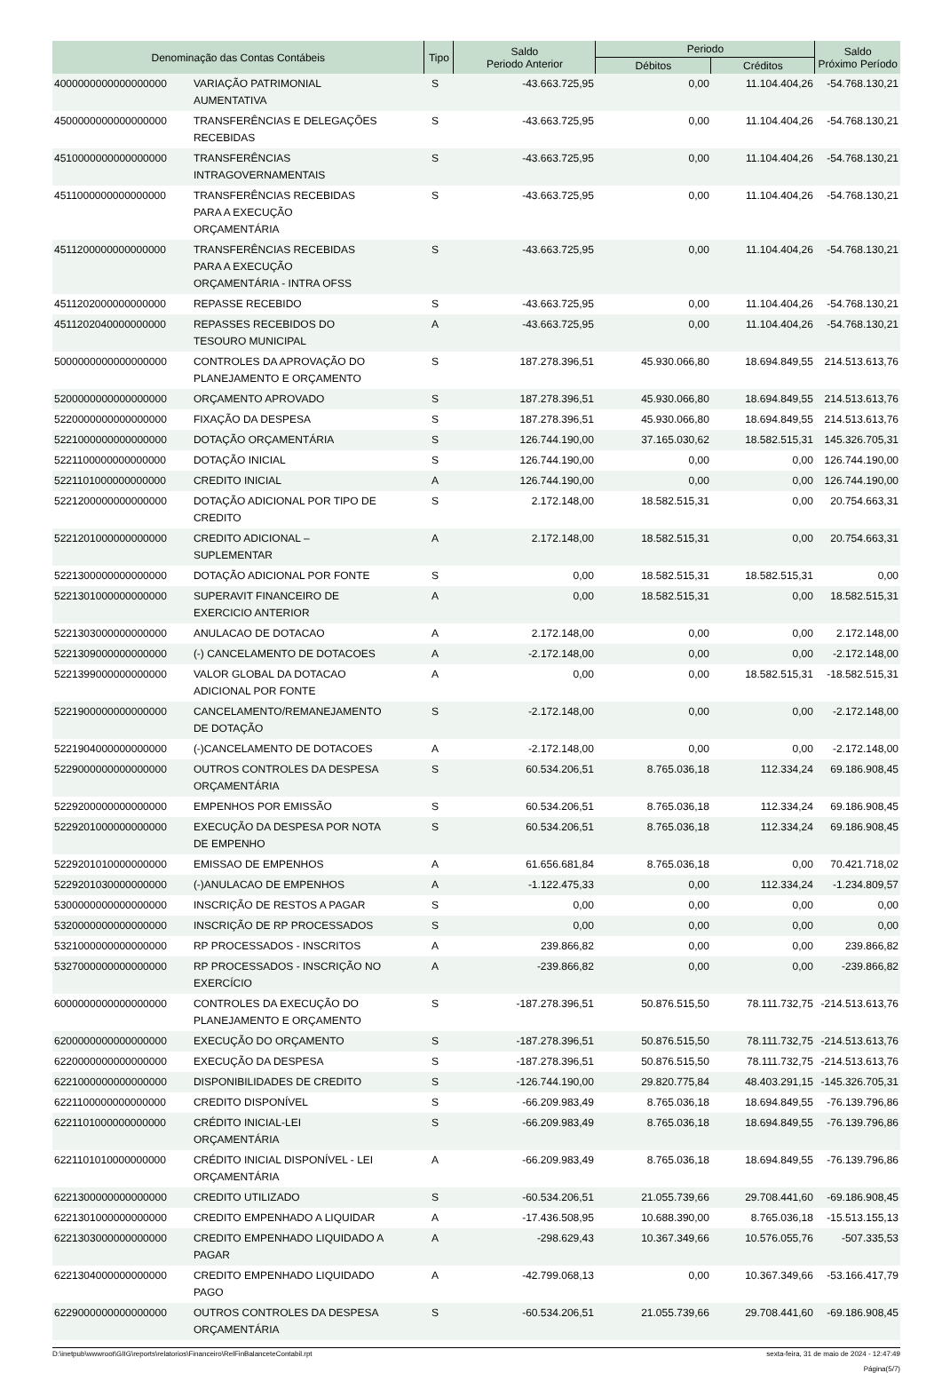| Denominação das Contas Contábeis | | Tipo | Saldo Periodo Anterior | Periodo | | Saldo Próximo Período |
| --- | --- | --- | --- | --- | --- | --- |
| | | | | Débitos | Créditos | |
| 4000000000000000000 | VARIAÇÃO PATRIMONIAL AUMENTATIVA | S | -43.663.725,95 | 0,00 | 11.104.404,26 | -54.768.130,21 |
| 4500000000000000000 | TRANSFERÊNCIAS E DELEGAÇÕES RECEBIDAS | S | -43.663.725,95 | 0,00 | 11.104.404,26 | -54.768.130,21 |
| 4510000000000000000 | TRANSFERÊNCIAS INTRAGOVERNAMENTAIS | S | -43.663.725,95 | 0,00 | 11.104.404,26 | -54.768.130,21 |
| 4511000000000000000 | TRANSFERÊNCIAS RECEBIDAS PARA A EXECUÇÃO ORÇAMENTÁRIA | S | -43.663.725,95 | 0,00 | 11.104.404,26 | -54.768.130,21 |
| 4511200000000000000 | TRANSFERÊNCIAS RECEBIDAS PARA A EXECUÇÃO ORÇAMENTÁRIA - INTRA OFSS | S | -43.663.725,95 | 0,00 | 11.104.404,26 | -54.768.130,21 |
| 4511202000000000000 | REPASSE RECEBIDO | S | -43.663.725,95 | 0,00 | 11.104.404,26 | -54.768.130,21 |
| 4511202040000000000 | REPASSES RECEBIDOS DO TESOURO MUNICIPAL | A | -43.663.725,95 | 0,00 | 11.104.404,26 | -54.768.130,21 |
| 5000000000000000000 | CONTROLES DA APROVAÇÃO DO PLANEJAMENTO E ORÇAMENTO | S | 187.278.396,51 | 45.930.066,80 | 18.694.849,55 | 214.513.613,76 |
| 5200000000000000000 | ORÇAMENTO APROVADO | S | 187.278.396,51 | 45.930.066,80 | 18.694.849,55 | 214.513.613,76 |
| 5220000000000000000 | FIXAÇÃO DA DESPESA | S | 187.278.396,51 | 45.930.066,80 | 18.694.849,55 | 214.513.613,76 |
| 5221000000000000000 | DOTAÇÃO ORÇAMENTÁRIA | S | 126.744.190,00 | 37.165.030,62 | 18.582.515,31 | 145.326.705,31 |
| 5221100000000000000 | DOTAÇÃO INICIAL | S | 126.744.190,00 | 0,00 | 0,00 | 126.744.190,00 |
| 5221101000000000000 | CREDITO INICIAL | A | 126.744.190,00 | 0,00 | 0,00 | 126.744.190,00 |
| 5221200000000000000 | DOTAÇÃO ADICIONAL POR TIPO DE CREDITO | S | 2.172.148,00 | 18.582.515,31 | 0,00 | 20.754.663,31 |
| 5221201000000000000 | CREDITO ADICIONAL – SUPLEMENTAR | A | 2.172.148,00 | 18.582.515,31 | 0,00 | 20.754.663,31 |
| 5221300000000000000 | DOTAÇÃO ADICIONAL POR FONTE | S | 0,00 | 18.582.515,31 | 18.582.515,31 | 0,00 |
| 5221301000000000000 | SUPERAVIT FINANCEIRO DE EXERCICIO ANTERIOR | A | 0,00 | 18.582.515,31 | 0,00 | 18.582.515,31 |
| 5221303000000000000 | ANULACAO DE DOTACAO | A | 2.172.148,00 | 0,00 | 0,00 | 2.172.148,00 |
| 5221309000000000000 | (-) CANCELAMENTO DE DOTACOES | A | -2.172.148,00 | 0,00 | 0,00 | -2.172.148,00 |
| 5221399000000000000 | VALOR GLOBAL DA DOTACAO ADICIONAL POR FONTE | A | 0,00 | 0,00 | 18.582.515,31 | -18.582.515,31 |
| 5221900000000000000 | CANCELAMENTO/REMANEJAMENTO DE DOTAÇÃO | S | -2.172.148,00 | 0,00 | 0,00 | -2.172.148,00 |
| 5221904000000000000 | (-)CANCELAMENTO DE DOTACOES | A | -2.172.148,00 | 0,00 | 0,00 | -2.172.148,00 |
| 5229000000000000000 | OUTROS CONTROLES DA DESPESA ORÇAMENTÁRIA | S | 60.534.206,51 | 8.765.036,18 | 112.334,24 | 69.186.908,45 |
| 5229200000000000000 | EMPENHOS POR EMISSÃO | S | 60.534.206,51 | 8.765.036,18 | 112.334,24 | 69.186.908,45 |
| 5229201000000000000 | EXECUÇÃO DA DESPESA POR NOTA DE EMPENHO | S | 60.534.206,51 | 8.765.036,18 | 112.334,24 | 69.186.908,45 |
| 5229201010000000000 | EMISSAO DE EMPENHOS | A | 61.656.681,84 | 8.765.036,18 | 0,00 | 70.421.718,02 |
| 5229201030000000000 | (-)ANULACAO DE EMPENHOS | A | -1.122.475,33 | 0,00 | 112.334,24 | -1.234.809,57 |
| 5300000000000000000 | INSCRIÇÃO DE RESTOS A PAGAR | S | 0,00 | 0,00 | 0,00 | 0,00 |
| 5320000000000000000 | INSCRIÇÃO DE RP PROCESSADOS | S | 0,00 | 0,00 | 0,00 | 0,00 |
| 5321000000000000000 | RP PROCESSADOS - INSCRITOS | A | 239.866,82 | 0,00 | 0,00 | 239.866,82 |
| 5327000000000000000 | RP PROCESSADOS - INSCRIÇÃO NO EXERCÍCIO | A | -239.866,82 | 0,00 | 0,00 | -239.866,82 |
| 6000000000000000000 | CONTROLES DA EXECUÇÃO DO PLANEJAMENTO E ORÇAMENTO | S | -187.278.396,51 | 50.876.515,50 | 78.111.732,75 | -214.513.613,76 |
| 6200000000000000000 | EXECUÇÃO DO ORÇAMENTO | S | -187.278.396,51 | 50.876.515,50 | 78.111.732,75 | -214.513.613,76 |
| 6220000000000000000 | EXECUÇÃO DA DESPESA | S | -187.278.396,51 | 50.876.515,50 | 78.111.732,75 | -214.513.613,76 |
| 6221000000000000000 | DISPONIBILIDADES DE CREDITO | S | -126.744.190,00 | 29.820.775,84 | 48.403.291,15 | -145.326.705,31 |
| 6221100000000000000 | CREDITO DISPONÍVEL | S | -66.209.983,49 | 8.765.036,18 | 18.694.849,55 | -76.139.796,86 |
| 6221101000000000000 | CRÉDITO INICIAL-LEI ORÇAMENTÁRIA | S | -66.209.983,49 | 8.765.036,18 | 18.694.849,55 | -76.139.796,86 |
| 6221101010000000000 | CRÉDITO INICIAL DISPONÍVEL - LEI ORÇAMENTÁRIA | A | -66.209.983,49 | 8.765.036,18 | 18.694.849,55 | -76.139.796,86 |
| 6221300000000000000 | CREDITO UTILIZADO | S | -60.534.206,51 | 21.055.739,66 | 29.708.441,60 | -69.186.908,45 |
| 6221301000000000000 | CREDITO EMPENHADO A LIQUIDAR | A | -17.436.508,95 | 10.688.390,00 | 8.765.036,18 | -15.513.155,13 |
| 6221303000000000000 | CREDITO EMPENHADO LIQUIDADO A PAGAR | A | -298.629,43 | 10.367.349,66 | 10.576.055,76 | -507.335,53 |
| 6221304000000000000 | CREDITO EMPENHADO LIQUIDADO PAGO | A | -42.799.068,13 | 0,00 | 10.367.349,66 | -53.166.417,79 |
| 6229000000000000000 | OUTROS CONTROLES DA DESPESA ORÇAMENTÁRIA | S | -60.534.206,51 | 21.055.739,66 | 29.708.441,60 | -69.186.908,45 |
D:\inetpub\wwwroot\GIIG\reports\relatorios\Financeiro\RelFinBalanceteContabil.rpt sexta-feira, 31 de maio de 2024 - 12:47:49
Página(5/7)